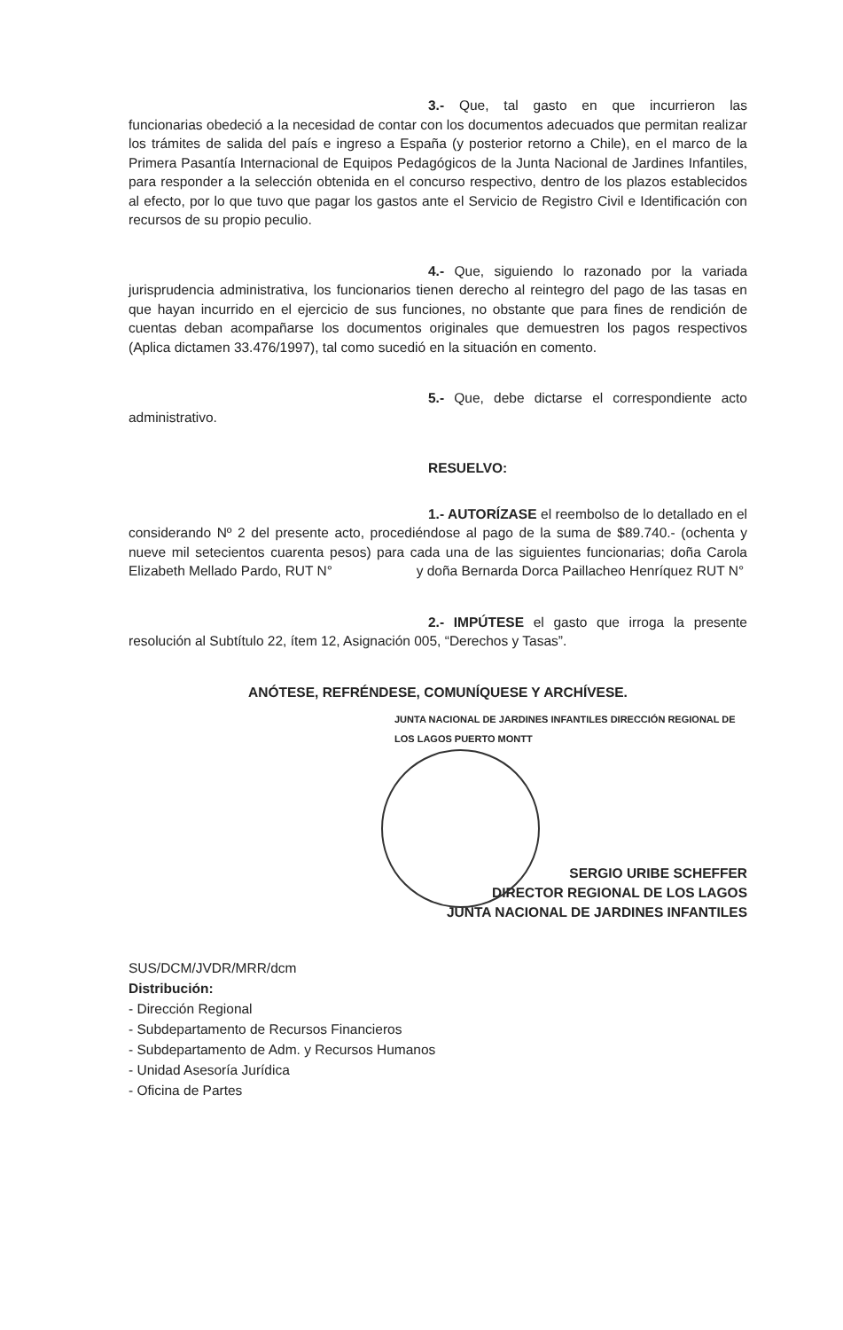3.- Que, tal gasto en que incurrieron las funcionarias obedeció a la necesidad de contar con los documentos adecuados que permitan realizar los trámites de salida del país e ingreso a España (y posterior retorno a Chile), en el marco de la Primera Pasantía Internacional de Equipos Pedagógicos de la Junta Nacional de Jardines Infantiles, para responder a la selección obtenida en el concurso respectivo, dentro de los plazos establecidos al efecto, por lo que tuvo que pagar los gastos ante el Servicio de Registro Civil e Identificación con recursos de su propio peculio.
4.- Que, siguiendo lo razonado por la variada jurisprudencia administrativa, los funcionarios tienen derecho al reintegro del pago de las tasas en que hayan incurrido en el ejercicio de sus funciones, no obstante que para fines de rendición de cuentas deban acompañarse los documentos originales que demuestren los pagos respectivos (Aplica dictamen 33.476/1997), tal como sucedió en la situación en comento.
5.- Que, debe dictarse el correspondiente acto administrativo.
RESUELVO:
1.- AUTORÍZASE el reembolso de lo detallado en el considerando Nº 2 del presente acto, procediéndose al pago de la suma de $89.740.- (ochenta y nueve mil setecientos cuarenta pesos) para cada una de las siguientes funcionarias; doña Carola Elizabeth Mellado Pardo, RUT N° y doña Bernarda Dorca Paillacheo Henríquez RUT N°
2.- IMPÚTESE el gasto que irroga la presente resolución al Subtítulo 22, ítem 12, Asignación 005, “Derechos y Tasas”.
ANÓTESE, REFRÉNDESE, COMUNÍQUESE Y ARCHÍVESE.
JUNTA NACIONAL DE JARDINES INFANTILES DIRECCIÓN REGIONAL DE LOS LAGOS PUERTO MONTT
SERGIO URIBE SCHEFFER
DIRECTOR REGIONAL DE LOS LAGOS
JUNTA NACIONAL DE JARDINES INFANTILES
SUS/DCM/JVDR/MRR/dcm
Distribución:
- Dirección Regional
- Subdepartamento de Recursos Financieros
- Subdepartamento de Adm. y Recursos Humanos
- Unidad Asesoría Jurídica
- Oficina de Partes